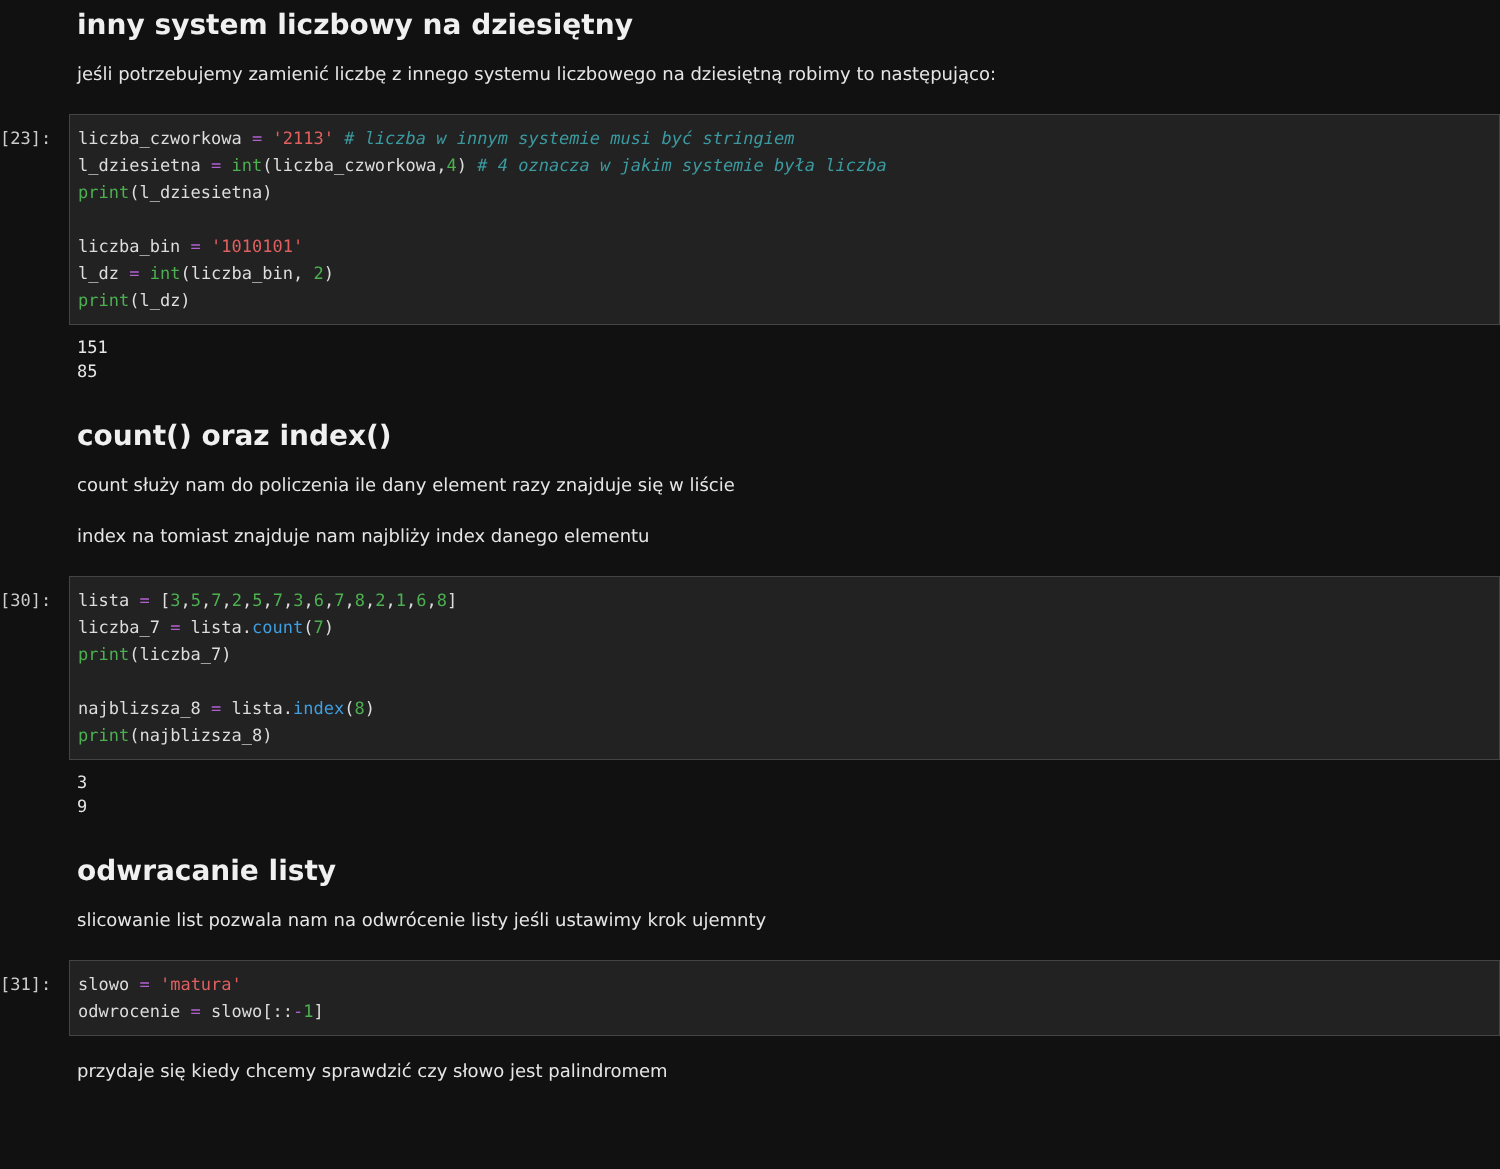inny system liczbowy na dziesiętny
jeśli potrzebujemy zamienić liczbę z innego systemu liczbowego na dziesiętną robimy to następująco:
[23]:
liczba_czworkowa = '2113' # liczba w innym systemie musi być stringiem l_dziesietna = int(liczba_czworkowa,4) # 4 oznacza w jakim systemie była liczba print(l_dziesietna) liczba_bin = '1010101' l_dz = int(liczba_bin, 2) print(l_dz)
151 85
count() oraz index()
count służy nam do policzenia ile dany element razy znajduje się w liście
index na tomiast znajduje nam najbliży index danego elementu
[30]:
lista = [3,5,7,2,5,7,3,6,7,8,2,1,6,8] liczba_7 = lista.count(7) print(liczba_7) najblizsza_8 = lista.index(8) print(najblizsza_8)
3 9
odwracanie listy
slicowanie list pozwala nam na odwrócenie listy jeśli ustawimy krok ujemnty
[31]:
slowo = 'matura' odwrocenie = slowo[::-1]
przydaje się kiedy chcemy sprawdzić czy słowo jest palindromem